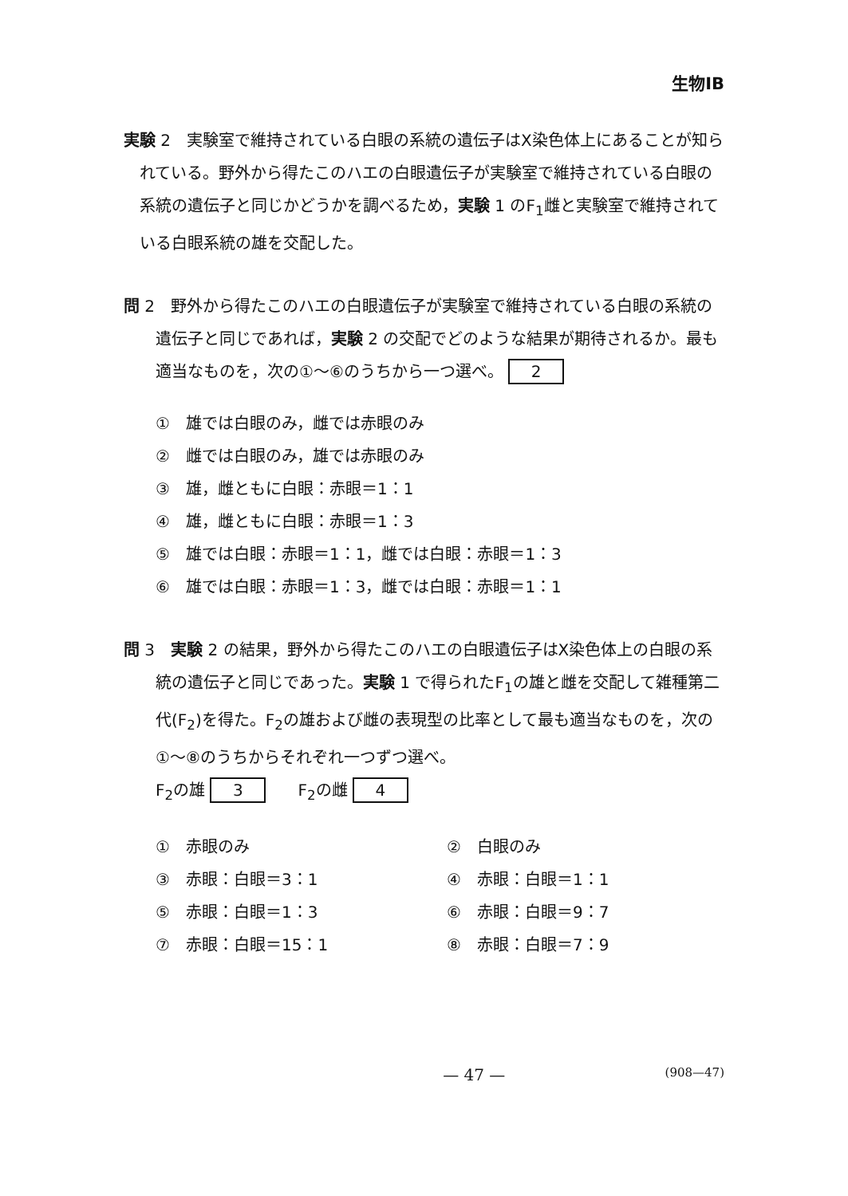生物ⅠB
実験 2　実験室で維持されている白眼の系統の遺伝子はX染色体上にあることが知られている。野外から得たこのハエの白眼遺伝子が実験室で維持されている白眼の系統の遺伝子と同じかどうかを調べるため，実験 1 のF<sub>1</sub>雌と実験室で維持されている白眼系統の雄を交配した。
問 2　野外から得たこのハエの白眼遺伝子が実験室で維持されている白眼の系統の遺伝子と同じであれば，実験 2 の交配でどのような結果が期待されるか。最も適当なものを，次の①～⑥のうちから一つ選べ。 2
①　雄では白眼のみ，雌では赤眼のみ
②　雌では白眼のみ，雄では赤眼のみ
③　雄，雌ともに白眼：赤眼＝1：1
④　雄，雌ともに白眼：赤眼＝1：3
⑤　雄では白眼：赤眼＝1：1，雌では白眼：赤眼＝1：3
⑥　雄では白眼：赤眼＝1：3，雌では白眼：赤眼＝1：1
問 3　実験 2 の結果，野外から得たこのハエの白眼遺伝子はX染色体上の白眼の系統の遺伝子と同じであった。実験 1 で得られたF<sub>1</sub>の雄と雌を交配して雑種第二代(F<sub>2</sub>)を得た。F<sub>2</sub>の雄および雌の表現型の比率として最も適当なものを，次の①～⑧のうちからそれぞれ一つずつ選べ。
F<sub>2</sub>の雄 3　　F<sub>2</sub>の雌 4
①　赤眼のみ
②　白眼のみ
③　赤眼：白眼＝3：1
④　赤眼：白眼＝1：1
⑤　赤眼：白眼＝1：3
⑥　赤眼：白眼＝9：7
⑦　赤眼：白眼＝15：1
⑧　赤眼：白眼＝7：9
— 47 — (908—47)